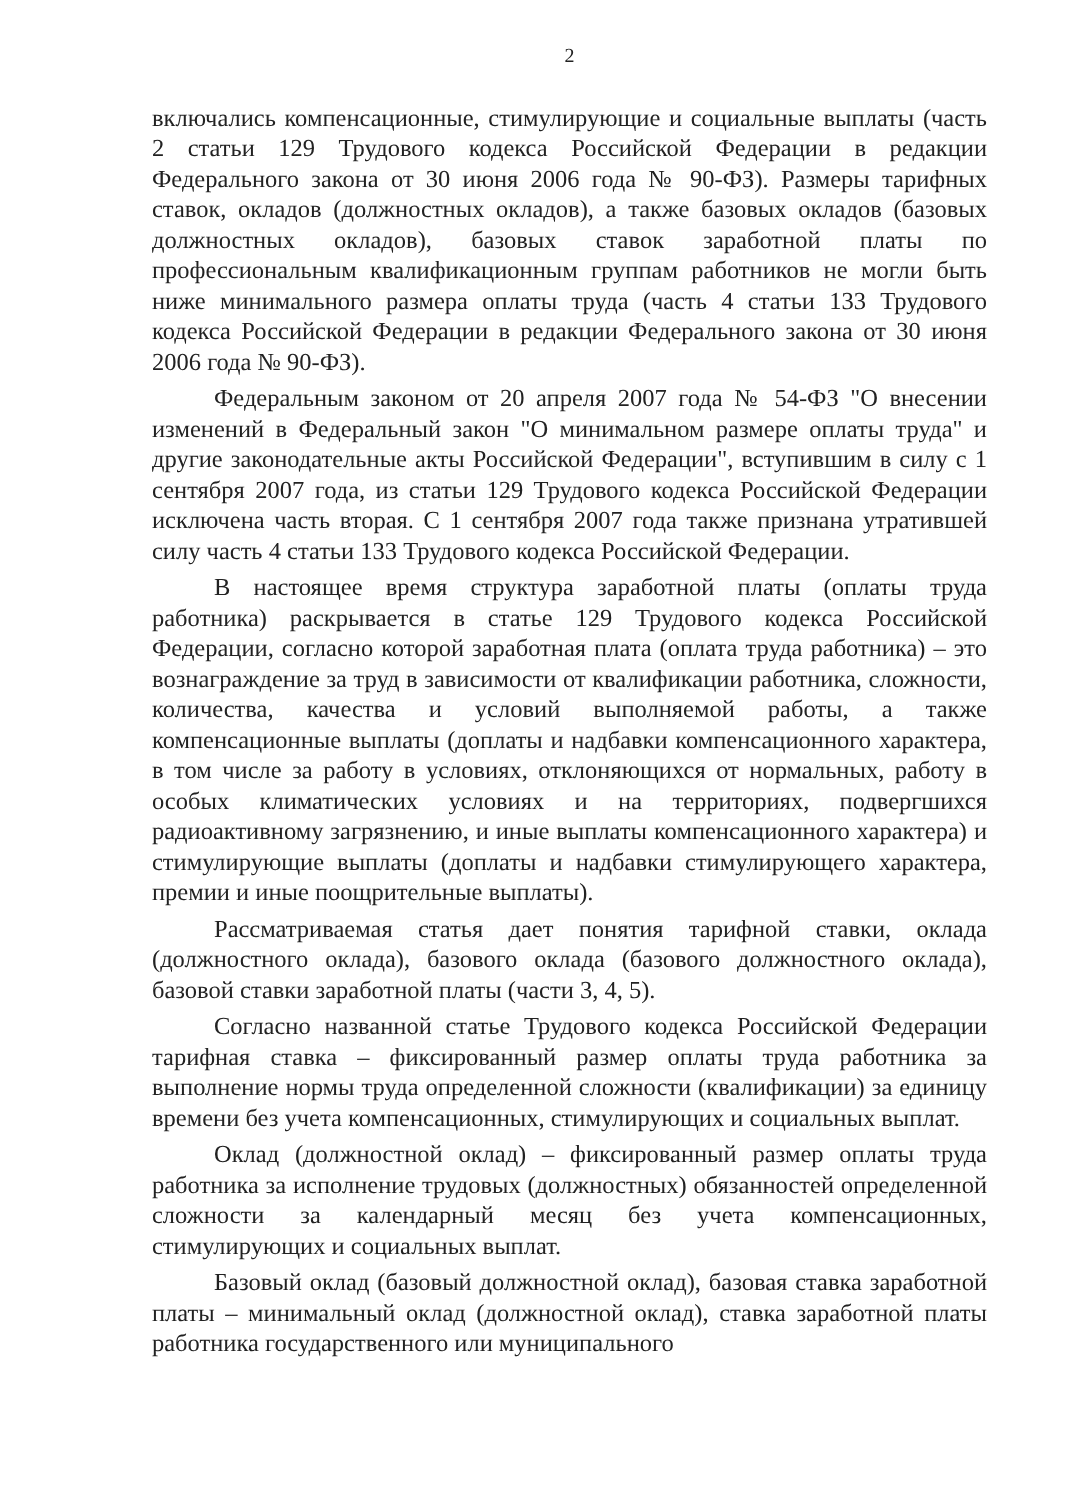2
включались компенсационные, стимулирующие и социальные выплаты (часть 2 статьи 129 Трудового кодекса Российской Федерации в редакции Федерального закона от 30 июня 2006 года № 90-ФЗ). Размеры тарифных ставок, окладов (должностных окладов), а также базовых окладов (базовых должностных окладов), базовых ставок заработной платы по профессиональным квалификационным группам работников не могли быть ниже минимального размера оплаты труда (часть 4 статьи 133 Трудового кодекса Российской Федерации в редакции Федерального закона от 30 июня 2006 года № 90-ФЗ).
Федеральным законом от 20 апреля 2007 года № 54-ФЗ "О внесении изменений в Федеральный закон "О минимальном размере оплаты труда" и другие законодательные акты Российской Федерации", вступившим в силу с 1 сентября 2007 года, из статьи 129 Трудового кодекса Российской Федерации исключена часть вторая. С 1 сентября 2007 года также признана утратившей силу часть 4 статьи 133 Трудового кодекса Российской Федерации.
В настоящее время структура заработной платы (оплаты труда работника) раскрывается в статье 129 Трудового кодекса Российской Федерации, согласно которой заработная плата (оплата труда работника) – это вознаграждение за труд в зависимости от квалификации работника, сложности, количества, качества и условий выполняемой работы, а также компенсационные выплаты (доплаты и надбавки компенсационного характера, в том числе за работу в условиях, отклоняющихся от нормальных, работу в особых климатических условиях и на территориях, подвергшихся радиоактивному загрязнению, и иные выплаты компенсационного характера) и стимулирующие выплаты (доплаты и надбавки стимулирующего характера, премии и иные поощрительные выплаты).
Рассматриваемая статья дает понятия тарифной ставки, оклада (должностного оклада), базового оклада (базового должностного оклада), базовой ставки заработной платы (части 3, 4, 5).
Согласно названной статье Трудового кодекса Российской Федерации тарифная ставка – фиксированный размер оплаты труда работника за выполнение нормы труда определенной сложности (квалификации) за единицу времени без учета компенсационных, стимулирующих и социальных выплат.
Оклад (должностной оклад) – фиксированный размер оплаты труда работника за исполнение трудовых (должностных) обязанностей определенной сложности за календарный месяц без учета компенсационных, стимулирующих и социальных выплат.
Базовый оклад (базовый должностной оклад), базовая ставка заработной платы – минимальный оклад (должностной оклад), ставка заработной платы работника государственного или муниципального